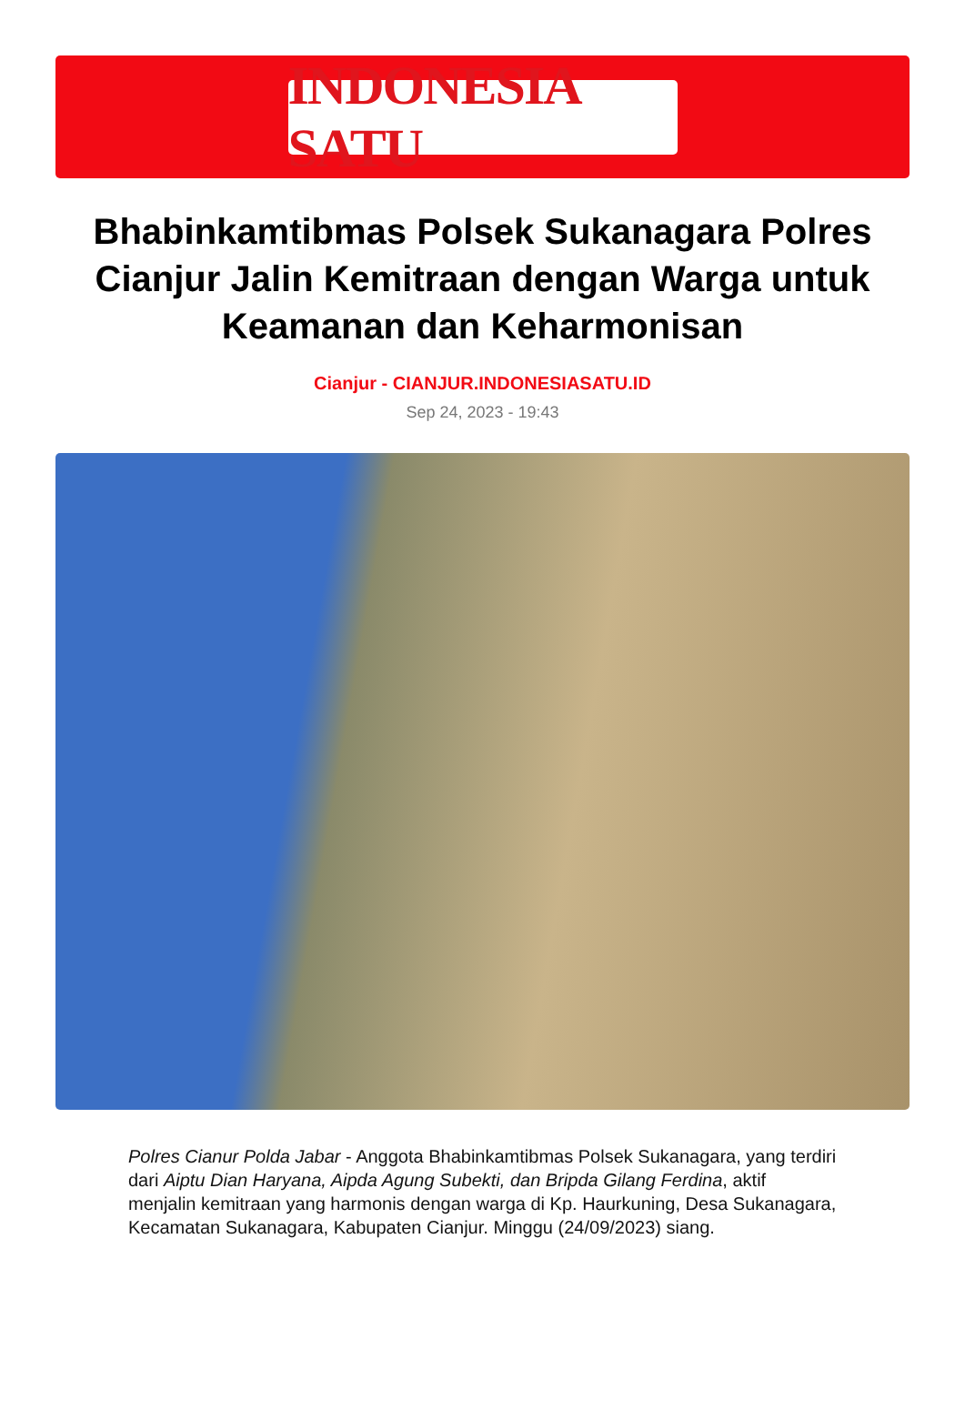INDONESIA SATU
Bhabinkamtibmas Polsek Sukanagara Polres Cianjur Jalin Kemitraan dengan Warga untuk Keamanan dan Keharmonisan
Cianjur - CIANJUR.INDONESIASATU.ID
Sep 24, 2023 - 19:43
Polres Cianur Polda Jabar - Anggota Bhabinkamtibmas Polsek Sukanagara, yang terdiri dari Aiptu Dian Haryana, Aipda Agung Subekti, dan Bripda Gilang Ferdina, aktif menjalin kemitraan yang harmonis dengan warga di Kp. Haurkuning, Desa Sukanagara, Kecamatan Sukanagara, Kabupaten Cianjur. Minggu (24/09/2023) siang.